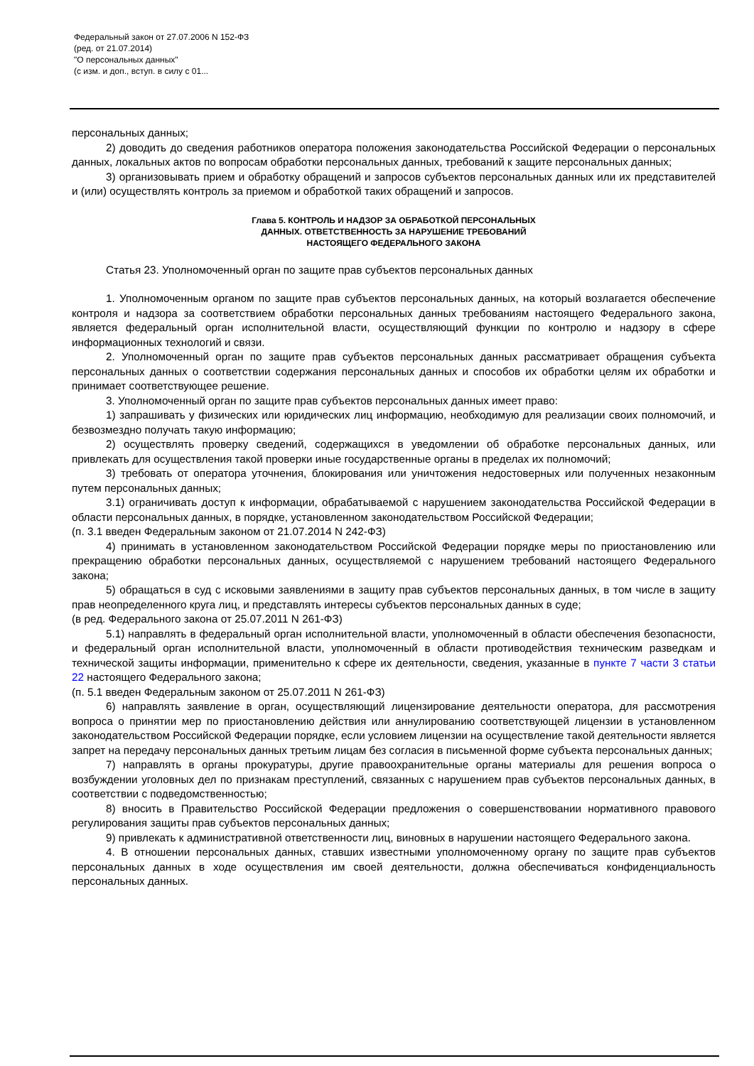Федеральный закон от 27.07.2006 N 152-ФЗ
(ред. от 21.07.2014)
"О персональных данных"
(с изм. и доп., вступ. в силу с 01...
персональных данных;
2) доводить до сведения работников оператора положения законодательства Российской Федерации о персональных данных, локальных актов по вопросам обработки персональных данных, требований к защите персональных данных;
3) организовывать прием и обработку обращений и запросов субъектов персональных данных или их представителей и (или) осуществлять контроль за приемом и обработкой таких обращений и запросов.
Глава 5. КОНТРОЛЬ И НАДЗОР ЗА ОБРАБОТКОЙ ПЕРСОНАЛЬНЫХ
ДАННЫХ. ОТВЕТСТВЕННОСТЬ ЗА НАРУШЕНИЕ ТРЕБОВАНИЙ
НАСТОЯЩЕГО ФЕДЕРАЛЬНОГО ЗАКОНА
Статья 23. Уполномоченный орган по защите прав субъектов персональных данных
1. Уполномоченным органом по защите прав субъектов персональных данных, на который возлагается обеспечение контроля и надзора за соответствием обработки персональных данных требованиям настоящего Федерального закона, является федеральный орган исполнительной власти, осуществляющий функции по контролю и надзору в сфере информационных технологий и связи.
2. Уполномоченный орган по защите прав субъектов персональных данных рассматривает обращения субъекта персональных данных о соответствии содержания персональных данных и способов их обработки целям их обработки и принимает соответствующее решение.
3. Уполномоченный орган по защите прав субъектов персональных данных имеет право:
1) запрашивать у физических или юридических лиц информацию, необходимую для реализации своих полномочий, и безвозмездно получать такую информацию;
2) осуществлять проверку сведений, содержащихся в уведомлении об обработке персональных данных, или привлекать для осуществления такой проверки иные государственные органы в пределах их полномочий;
3) требовать от оператора уточнения, блокирования или уничтожения недостоверных или полученных незаконным путем персональных данных;
3.1) ограничивать доступ к информации, обрабатываемой с нарушением законодательства Российской Федерации в области персональных данных, в порядке, установленном законодательством Российской Федерации;
(п. 3.1 введен Федеральным законом от 21.07.2014 N 242-ФЗ)
4) принимать в установленном законодательством Российской Федерации порядке меры по приостановлению или прекращению обработки персональных данных, осуществляемой с нарушением требований настоящего Федерального закона;
5) обращаться в суд с исковыми заявлениями в защиту прав субъектов персональных данных, в том числе в защиту прав неопределенного круга лиц, и представлять интересы субъектов персональных данных в суде;
(в ред. Федерального закона от 25.07.2011 N 261-ФЗ)
5.1) направлять в федеральный орган исполнительной власти, уполномоченный в области обеспечения безопасности, и федеральный орган исполнительной власти, уполномоченный в области противодействия техническим разведкам и технической защиты информации, применительно к сфере их деятельности, сведения, указанные в пункте 7 части 3 статьи 22 настоящего Федерального закона;
(п. 5.1 введен Федеральным законом от 25.07.2011 N 261-ФЗ)
6) направлять заявление в орган, осуществляющий лицензирование деятельности оператора, для рассмотрения вопроса о принятии мер по приостановлению действия или аннулированию соответствующей лицензии в установленном законодательством Российской Федерации порядке, если условием лицензии на осуществление такой деятельности является запрет на передачу персональных данных третьим лицам без согласия в письменной форме субъекта персональных данных;
7) направлять в органы прокуратуры, другие правоохранительные органы материалы для решения вопроса о возбуждении уголовных дел по признакам преступлений, связанных с нарушением прав субъектов персональных данных, в соответствии с подведомственностью;
8) вносить в Правительство Российской Федерации предложения о совершенствовании нормативного правового регулирования защиты прав субъектов персональных данных;
9) привлекать к административной ответственности лиц, виновных в нарушении настоящего Федерального закона.
4. В отношении персональных данных, ставших известными уполномоченному органу по защите прав субъектов персональных данных в ходе осуществления им своей деятельности, должна обеспечиваться конфиденциальность персональных данных.